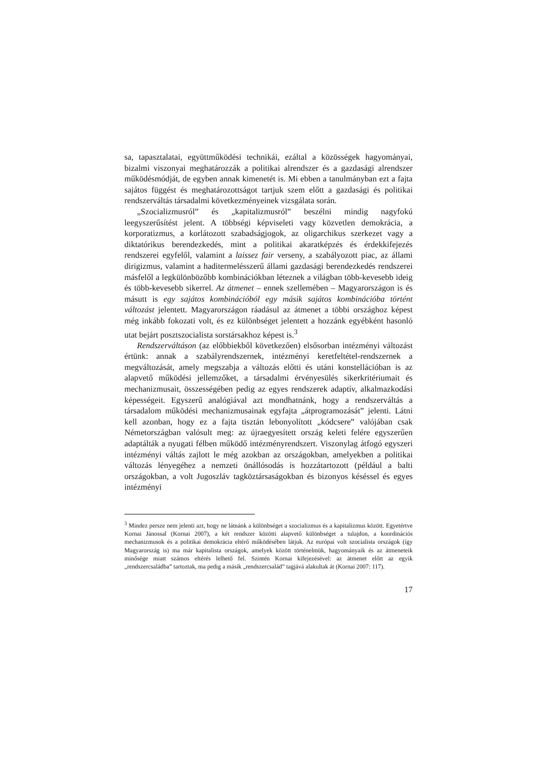sa, tapasztalatai, együttműködési technikái, ezáltal a közösségek hagyományai, bizalmi viszonyai meghatározzák a politikai alrendszer és a gazdasági alrendszer működésmódját, de egyben annak kimenetét is. Mi ebben a tanulmányban ezt a fajta sajátos függést és meghatározottságot tartjuk szem előtt a gazdasági és politikai rendszerváltás társadalmi következményeinek vizsgálata során.
„Szocializmusról” és „kapitalizmusról” beszélni mindig nagyfokú leegyszerűsítést jelent. A többségi képviseleti vagy közvetlen demokrácia, a korporatizmus, a korlátozott szabadságjogok, az oligarchikus szerkezet vagy a diktatórikus berendezkedés, mint a politikai akaratképzés és érdekkifejezés rendszerei egyfelől, valamint a laissez fair verseny, a szabályozott piac, az állami dirigizmus, valamint a haditermelésszerű állami gazdasági berendezkedés rendszerei másfelől a legkülönbözőbb kombinációkban léteznek a világban több-kevesebb ideig és több-kevesebb sikerrel. Az átmenet – ennek szellemében – Magyarországon is és másutt is egy sajátos kombinációból egy másik sajátos kombinációba történt változást jelentett. Magyarországon ráadásul az átmenet a többi országhoz képest még inkább fokozati volt, és ez különbséget jelentett a hozzánk egyébként hasonló utat bejárt posztszocialista sorstársakhoz képest is.<sup>3</sup>
Rendszerváltáson (az előbbiekből következően) elsősorban intézményi változást értünk: annak a szabályrendszernek, intézményi keretfeltétel-rendszernek a megváltozását, amely megszabja a változás előtti és utáni konstellációban is az alapvető működési jellemzőket, a társadalmi érvényesülés sikerkritériumait és mechanizmusait, összességében pedig az egyes rendszerek adaptív, alkalmazkodási képességeit. Egyszerű analógiával azt mondhatnánk, hogy a rendszerváltás a társadalom működési mechanizmusainak egyfajta „átprogramozását” jelenti. Látni kell azonban, hogy ez a fajta tisztán lebonyolított „kódcsere” valójában csak Németországban valósult meg: az újraegyesített ország keleti felére egyszerűen adaptálták a nyugati félben működő intézményrendszert. Viszonylag átfogó egyszeri intézményi váltás zajlott le még azokban az országokban, amelyekben a politikai változás lényegéhez a nemzeti önállósodás is hozzátartozott (például a balti országokban, a volt Jugoszláv tagköztársaságokban és bizonyos késéssel és egyes intézményi
<sup>3</sup> Mindez persze nem jelenti azt, hogy ne látnánk a különbséget a szocializmus és a kapitalizmus között. Egyetértve Kornai Jánossal (Kornai 2007), a két rendszer közötti alapvető különbséget a tulajdon, a koordinációs mechanizmusok és a politikai demokrácia eltérő működésében látjuk. Az európai volt szocialista országok (így Magyarország is) ma már kapitalista országok, amelyek között történelmük, hagyományaik és az átmeneteik minősége miatt számos eltérés lelhető fel. Szintén Kornai kifejezésével: az átmenet előtt az egyik „rendszercsaládba” tartoztak, ma pedig a másik „rendszercsalád” tagjává alakultak át (Kornai 2007: 117).
17